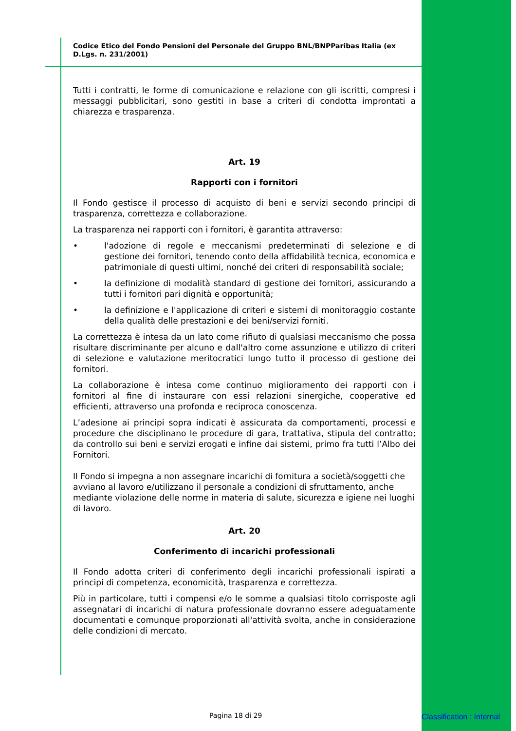Codice Etico del Fondo Pensioni del Personale del Gruppo BNL/BNPParibas Italia (ex D.Lgs. n. 231/2001)
Tutti i contratti, le forme di comunicazione e relazione con gli iscritti, compresi i messaggi pubblicitari, sono gestiti in base a criteri di condotta improntati a chiarezza e trasparenza.
Art. 19
Rapporti con i fornitori
Il Fondo gestisce il processo di acquisto di beni e servizi secondo principi di trasparenza, correttezza e collaborazione.
La trasparenza nei rapporti con i fornitori, è garantita attraverso:
• l'adozione di regole e meccanismi predeterminati di selezione e di gestione dei fornitori, tenendo conto della affidabilità tecnica, economica e patrimoniale di questi ultimi, nonché dei criteri di responsabilità sociale;
• la definizione di modalità standard di gestione dei fornitori, assicurando a tutti i fornitori pari dignità e opportunità;
• la definizione e l'applicazione di criteri e sistemi di monitoraggio costante della qualità delle prestazioni e dei beni/servizi forniti.
La correttezza è intesa da un lato come rifiuto di qualsiasi meccanismo che possa risultare discriminante per alcuno e dall'altro come assunzione e utilizzo di criteri di selezione e valutazione meritocratici lungo tutto il processo di gestione dei fornitori.
La collaborazione è intesa come continuo miglioramento dei rapporti con i fornitori al fine di instaurare con essi relazioni sinergiche, cooperative ed efficienti, attraverso una profonda e reciproca conoscenza.
L’adesione ai principi sopra indicati è assicurata da comportamenti, processi e procedure che disciplinano le procedure di gara, trattativa, stipula del contratto; da controllo sui beni e servizi erogati e infine dai sistemi, primo fra tutti l’Albo dei Fornitori.
Il Fondo si impegna a non assegnare incarichi di fornitura a società/soggetti che avviano al lavoro e/utilizzano il personale a condizioni di sfruttamento, anche mediante violazione delle norme in materia di salute, sicurezza e igiene nei luoghi di lavoro.
Art. 20
Conferimento di incarichi professionali
Il Fondo adotta criteri di conferimento degli incarichi professionali ispirati a principi di competenza, economicità, trasparenza e correttezza.
Più in particolare, tutti i compensi e/o le somme a qualsiasi titolo corrisposte agli assegnatari di incarichi di natura professionale dovranno essere adeguatamente documentati e comunque proporzionati all'attività svolta, anche in considerazione delle condizioni di mercato.
Pagina 18 di 29 Classification : Internal